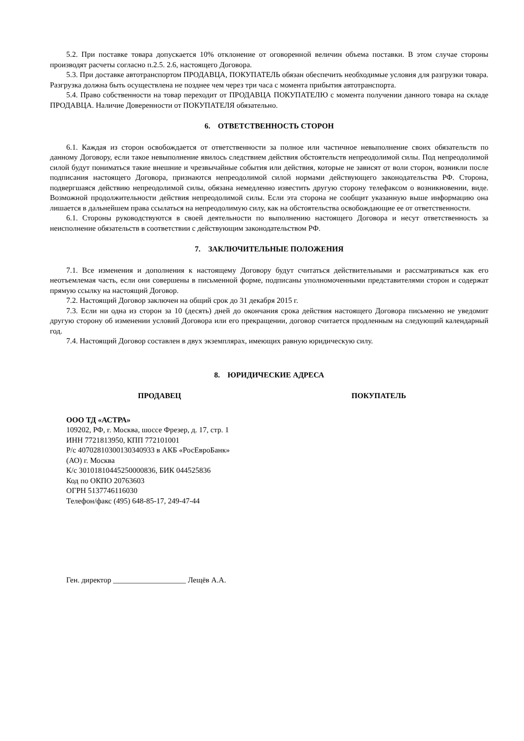5.2. При поставке товара допускается 10% отклонение от оговоренной величин объема поставки. В этом случае стороны производят расчеты согласно п.2.5. 2.6, настоящего Договора.
5.3. При доставке автотранспортом ПРОДАВЦА, ПОКУПАТЕЛЬ обязан обеспечить необходимые условия для разгрузки товара. Разгрузка должна быть осуществлена не позднее чем через три часа с момента прибытия автотранспорта.
5.4. Право собственности на товар переходит от ПРОДАВЦА ПОКУПАТЕЛЮ с момента получении данного товара на складе ПРОДАВЦА. Наличие Доверенности от ПОКУПАТЕЛЯ обязательно.
6. ОТВЕТСТВЕННОСТЬ СТОРОН
6.1. Каждая из сторон освобождается от ответственности за полное или частичное невыполнение своих обязательств по данному Договору, если такое невыполнение явилось следствием действия обстоятельств непреодолимой силы. Под непреодолимой силой будут пониматься такие внешние и чрезвычайные события или действия, которые не зависят от воли сторон, возникли после подписания настоящего Договора, признаются непреодолимой силой нормами действующего законодательства РФ. Сторона, подвергшаяся действию непреодолимой силы, обязана немедленно известить другую сторону телефаксом о возникновении, виде. Возможной продолжительности действия непреодолимой силы. Если эта сторона не сообщит указанную выше информацию она лишается в дальнейшем права ссылаться на непреодолимую силу, как на обстоятельства освобождающие ее от ответственности.
6.1. Стороны руководствуются в своей деятельности по выполнению настоящего Договора и несут ответственность за неисполнение обязательств в соответствии с действующим законодательством РФ.
7. ЗАКЛЮЧИТЕЛЬНЫЕ ПОЛОЖЕНИЯ
7.1. Все изменения и дополнения к настоящему Договору будут считаться действительными и рассматриваться как его неотъемлемая часть, если они совершены в письменной форме, подписаны уполномоченными представителями сторон и содержат прямую ссылку на настоящий Договор.
7.2. Настоящий Договор заключен на общий срок до 31 декабря 2015 г.
7.3. Если ни одна из сторон за 10 (десять) дней до окончания срока действия настоящего Договора письменно не уведомит другую сторону об изменении условий Договора или его прекращении, договор считается продленным на следующий календарный год.
7.4. Настоящий Договор составлен в двух экземплярах, имеющих равную юридическую силу.
8. ЮРИДИЧЕСКИЕ АДРЕСА
ПРОДАВЕЦ ПОКУПАТЕЛЬ
ООО ТД «АСТРА»
109202, РФ, г. Москва, шоссе Фрезер, д. 17, стр. 1
ИНН 7721813950, КПП 772101001
Р/с 40702810300130340933 в АКБ «РосЕвроБанк»
(АО) г. Москва
К/с 30101810445250000836, БИК 044525836
Код по ОКПО 20763603
ОГРН 5137746116030
Телефон/факс (495) 648-85-17, 249-47-44
Ген. директор ___________________ Лещёв А.А.